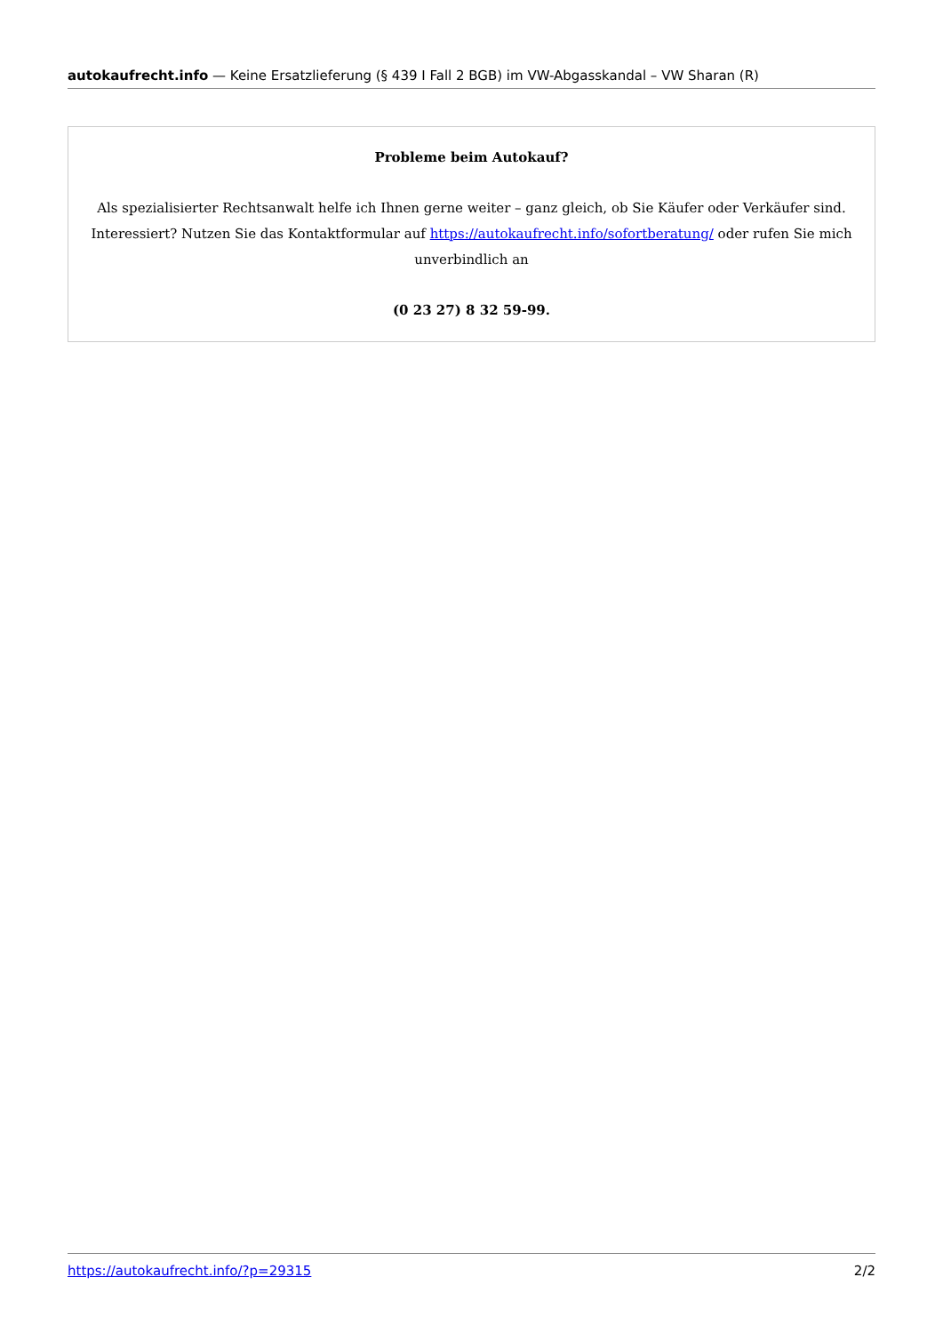autokaufrecht.info — Keine Ersatzlieferung (§ 439 I Fall 2 BGB) im VW-Abgasskandal – VW Sharan (R)
Probleme beim Autokauf?
Als spezialisierter Rechtsanwalt helfe ich Ihnen gerne weiter – ganz gleich, ob Sie Käufer oder Verkäufer sind. Interessiert? Nutzen Sie das Kontaktformular auf https://autokaufrecht.info/sofortberatung/ oder rufen Sie mich unverbindlich an
(0 23 27) 8 32 59-99.
https://autokaufrecht.info/?p=29315 2/2